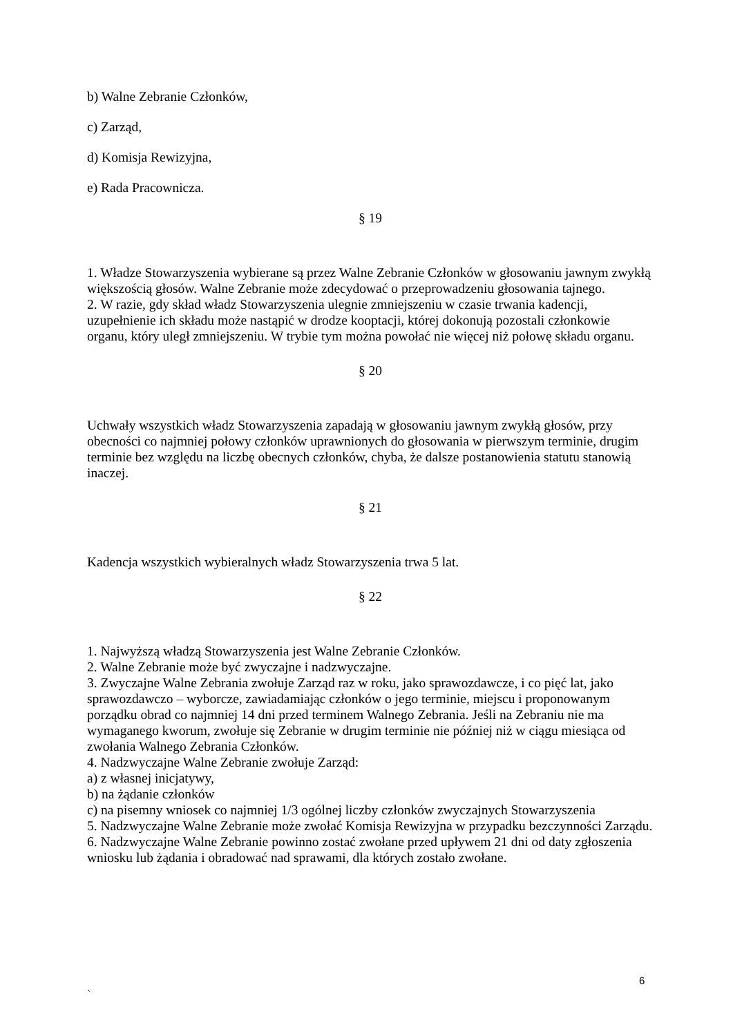b) Walne Zebranie Członków,
c) Zarząd,
d) Komisja Rewizyjna,
e) Rada Pracownicza.
§ 19
1. Władze Stowarzyszenia wybierane są przez Walne Zebranie Członków w głosowaniu jawnym zwykłą większością głosów. Walne Zebranie może zdecydować o przeprowadzeniu głosowania tajnego.
2. W razie, gdy skład władz Stowarzyszenia ulegnie zmniejszeniu w czasie trwania kadencji, uzupełnienie ich składu może nastąpić w drodze kooptacji, której dokonują pozostali członkowie organu, który uległ zmniejszeniu. W trybie tym można powołać nie więcej niż połowę składu organu.
§ 20
Uchwały wszystkich władz Stowarzyszenia zapadają w głosowaniu jawnym zwykłą głosów, przy obecności co najmniej połowy członków uprawnionych do głosowania w pierwszym terminie, drugim terminie bez względu na liczbę obecnych członków, chyba, że dalsze postanowienia statutu stanowią inaczej.
§ 21
Kadencja wszystkich wybieralnych władz Stowarzyszenia trwa 5 lat.
§ 22
1. Najwyższą władzą Stowarzyszenia jest Walne Zebranie Członków.
2. Walne Zebranie może być zwyczajne i nadzwyczajne.
3. Zwyczajne Walne Zebrania zwołuje Zarząd raz w roku, jako sprawozdawcze, i co pięć lat, jako sprawozdawczo – wyborcze, zawiadamiając członków o jego terminie, miejscu i proponowanym porządku obrad co najmniej 14 dni przed terminem Walnego Zebrania. Jeśli na Zebraniu nie ma wymaganego kworum, zwołuje się Zebranie w drugim terminie nie później niż w ciągu miesiąca od zwołania Walnego Zebrania Członków.
4. Nadzwyczajne Walne Zebranie zwołuje Zarząd:
a) z własnej inicjatywy,
b) na żądanie członków
c) na pisemny wniosek co najmniej 1/3 ogólnej liczby członków zwyczajnych Stowarzyszenia
5. Nadzwyczajne Walne Zebranie może zwołać Komisja Rewizyjna w przypadku bezczynności Zarządu.
6. Nadzwyczajne Walne Zebranie powinno zostać zwołane przed upływem 21 dni od daty zgłoszenia wniosku lub żądania i obradować nad sprawami, dla których zostało zwołane.
6
`